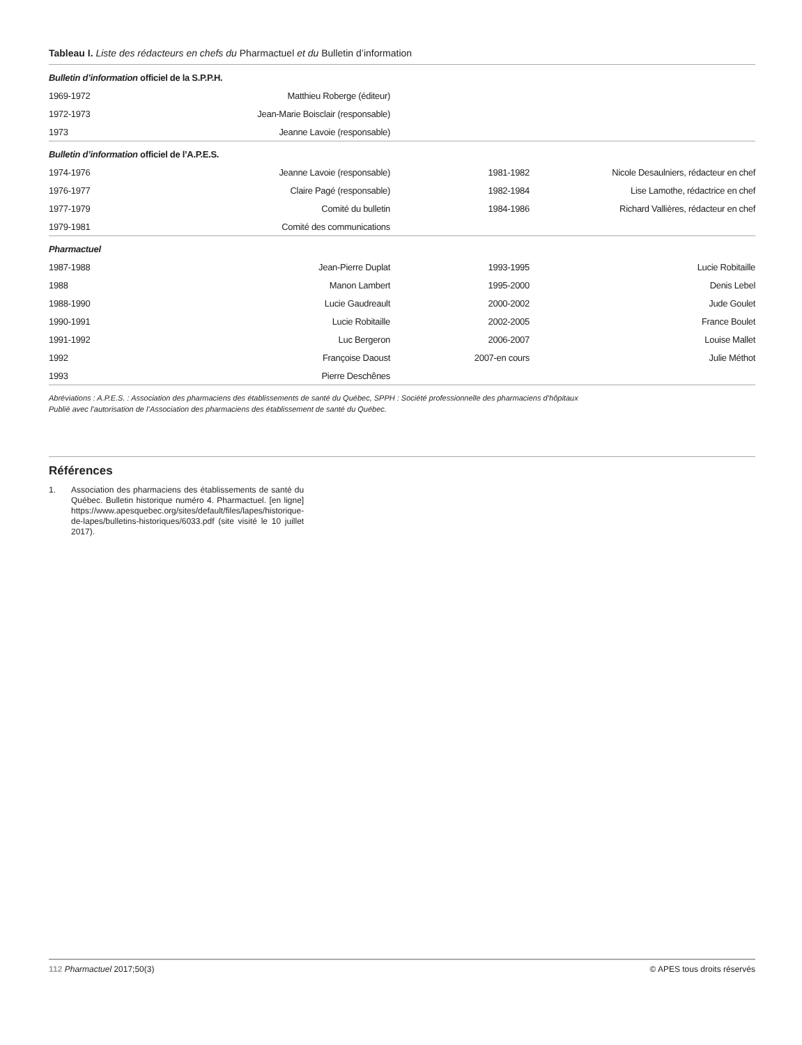Tableau I. Liste des rédacteurs en chefs du Pharmactuel et du Bulletin d’information
| Bulletin d’information officiel de la S.P.P.H. | | | |
| 1969-1972 | Matthieu Roberge (éditeur) | | |
| 1972-1973 | Jean-Marie Boisclair (responsable) | | |
| 1973 | Jeanne Lavoie (responsable) | | |
| Bulletin d’information officiel de l’A.P.E.S. | | | |
| 1974-1976 | Jeanne Lavoie (responsable) | 1981-1982 | Nicole Desaulniers, rédacteur en chef |
| 1976-1977 | Claire Pagé (responsable) | 1982-1984 | Lise Lamothe, rédactrice en chef |
| 1977-1979 | Comité du bulletin | 1984-1986 | Richard Vallières, rédacteur en chef |
| 1979-1981 | Comité des communications | | |
| Pharmactuel | | | |
| 1987-1988 | Jean-Pierre Duplat | 1993-1995 | Lucie Robitaille |
| 1988 | Manon Lambert | 1995-2000 | Denis Lebel |
| 1988-1990 | Lucie Gaudreault | 2000-2002 | Jude Goulet |
| 1990-1991 | Lucie Robitaille | 2002-2005 | France Boulet |
| 1991-1992 | Luc Bergeron | 2006-2007 | Louise Mallet |
| 1992 | Françoise Daoust | 2007-en cours | Julie Méthot |
| 1993 | Pierre Deschênes | | |
Abréviations : A.P.E.S. : Association des pharmaciens des établissements de santé du Québec, SPPH : Société professionnelle des pharmaciens d’hôpitaux
Publié avec l’autorisation de l’Association des pharmaciens des établissement de santé du Québec.
Références
1. Association des pharmaciens des établissements de santé du Québec. Bulletin historique numéro 4. Pharmactuel. [en ligne] https://www.apesquebec.org/sites/default/files/lapes/historique-de-lapes/bulletins-historiques/6033.pdf (site visité le 10 juillet 2017).
112 Pharmactuel 2017;50(3) © APES tous droits réservés